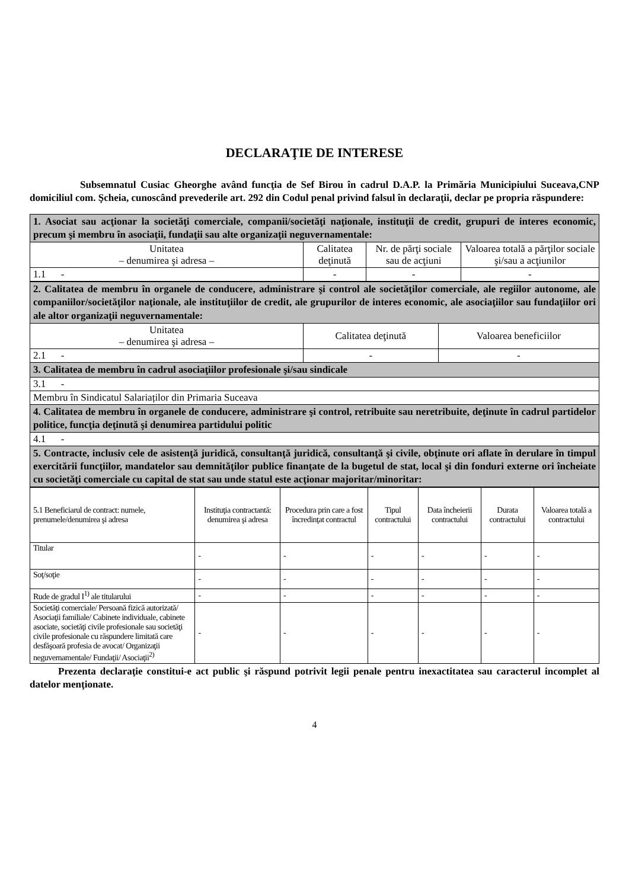DECLARAŢIE DE INTERESE
Subsemnatul Cusiac Gheorghe având funcţia de Sef Birou în cadrul D.A.P. la Primăria Municipiului Suceava,CNP domiciliul com. Şcheia, cunoscând prevederile art. 292 din Codul penal privind falsul în declaraţii, declar pe propria răspundere:
| 1. Asociat sau acţionar la societăţi comerciale, companii/societăţi naţionale, instituţii de credit, grupuri de interes economic, precum şi membru în asociaţii, fundaţii sau alte organizaţii neguvernamentale: | | | |
| Unitatea – denumirea şi adresa – | Calitatea deţinută | Nr. de părţi sociale sau de acţiuni | Valoarea totală a părţilor sociale şi/sau a acţiunilor |
| 1.1 - | - | - | - |
| 2. Calitatea de membru în organele de conducere, administrare şi control ale societăţilor comerciale, ale regiilor autonome, ale companiilor/societăţilor naţionale, ale instituţiilor de credit, ale grupurilor de interes economic, ale asociaţiilor sau fundaţiilor ori ale altor organizaţii neguvernamentale: | | |
| Unitatea – denumirea şi adresa – | Calitatea deţinută | Valoarea beneficiilor |
| 2.1 - | - | - |
| 3. Calitatea de membru în cadrul asociaţiilor profesionale şi/sau sindicale | | |
| 3.1 - | | |
| Membru în Sindicatul Salariaților din Primaria Suceava | | |
| 4. Calitatea de membru în organele de conducere, administrare şi control, retribuite sau neretribuite, deţinute în cadrul partidelor politice, funcţia deţinută şi denumirea partidului politic | | |
| 4.1 - | | |
| 5. Contracte, inclusiv cele de asistenţă juridică, consultanţă juridică, consultanţă şi civile, obţinute ori aflate în derulare în timpul exercitării funcţiilor, mandatelor sau demnităţilor publice finanţate de la bugetul de stat, local şi din fonduri externe ori încheiate cu societăţi comerciale cu capital de stat sau unde statul este acţionar majoritar/minoritar: | | |
| 5.1 Beneficiarul de contract: numele, prenumele/denumirea şi adresa | Instituţia contractantă: denumirea şi adresa | Procedura prin care a fost încredinţat contractul | Tipul contractului | Data încheierii contractului | Durata contractului | Valoarea totală a contractului |
| Titular | - | - | - | - | - | - |
| Soţ/soţie | - | - | - | - | - | - |
| Rude de gradul I<sup>1)</sup> ale titularului | - | - | - | - | - | - |
| Societăţi comerciale/ Persoană fizică autorizată/ Asociaţii familiale/ Cabinete individuale, cabinete asociate, societăţi civile profesionale sau societăţi civile profesionale cu răspundere limitată care desfăşoară profesia de avocat/ Organizaţii neguvernamentale/ Fundaţii/ Asociaţii<sup>2)</sup> | - | - | - | - | - | - |
Prezenta declaraţie constitui-e act public şi răspund potrivit legii penale pentru inexactitatea sau caracterul incomplet al datelor menţionate.
4